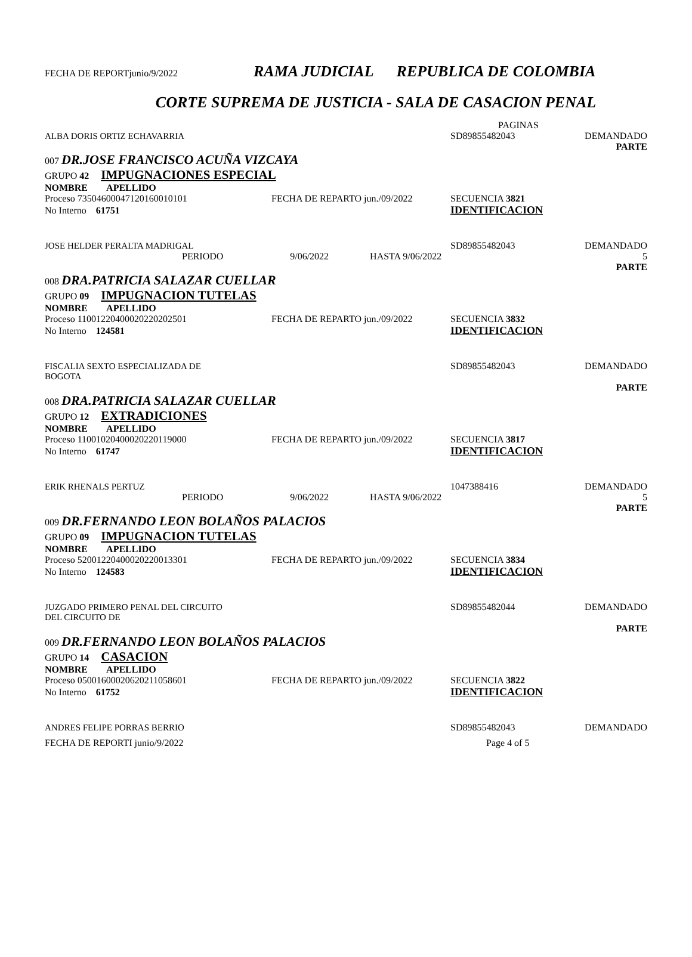FECHA DE REPORTjunio/9/2022 RAMA JUDICIAL REPUBLICA DE COLOMBIA
CORTE SUPREMA DE JUSTICIA - SALA DE CASACION PENAL
PAGINAS
ALBA DORIS ORTIZ ECHAVARRIA SD89855482043 DEMANDADO
PARTE
007 DR.JOSE FRANCISCO ACUÑA VIZCAYA
GRUPO 42 IMPUGNACIONES ESPECIAL
NOMBRE APELLIDO
Proceso 73504600047120160010101 FECHA DE REPARTO jun./09/2022 SECUENCIA 3821
No Interno 61751 IDENTIFICACION
JOSE HELDER PERALTA MADRIGAL SD89855482043 DEMANDADO
PERIODO 9/06/2022 HASTA 9/06/2022 5
PARTE
008 DRA.PATRICIA SALAZAR CUELLAR
GRUPO 09 IMPUGNACION TUTELAS
NOMBRE APELLIDO
Proceso 11001220400020220202501 FECHA DE REPARTO jun./09/2022 SECUENCIA 3832
No Interno 124581 IDENTIFICACION
FISCALIA SEXTO ESPECIALIZADA DE
BOGOTA SD89855482043 DEMANDADO
PARTE
008 DRA.PATRICIA SALAZAR CUELLAR
GRUPO 12 EXTRADICIONES
NOMBRE APELLIDO
Proceso 11001020400020220119000 FECHA DE REPARTO jun./09/2022 SECUENCIA 3817
No Interno 61747 IDENTIFICACION
ERIK RHENALS PERTUZ 1047388416 DEMANDADO
PERIODO 9/06/2022 HASTA 9/06/2022 5
PARTE
009 DR.FERNANDO LEON BOLAÑOS PALACIOS
GRUPO 09 IMPUGNACION TUTELAS
NOMBRE APELLIDO
Proceso 52001220400020220013301 FECHA DE REPARTO jun./09/2022 SECUENCIA 3834
No Interno 124583 IDENTIFICACION
JUZGADO PRIMERO PENAL DEL CIRCUITO
DEL CIRCUITO DE SD89855482044 DEMANDADO
PARTE
009 DR.FERNANDO LEON BOLAÑOS PALACIOS
GRUPO 14 CASACION
NOMBRE APELLIDO
Proceso 05001600020620211058601 FECHA DE REPARTO jun./09/2022 SECUENCIA 3822
No Interno 61752 IDENTIFICACION
ANDRES FELIPE PORRAS BERRIO SD89855482043 DEMANDADO
FECHA DE REPORTI junio/9/2022 Page 4 of 5